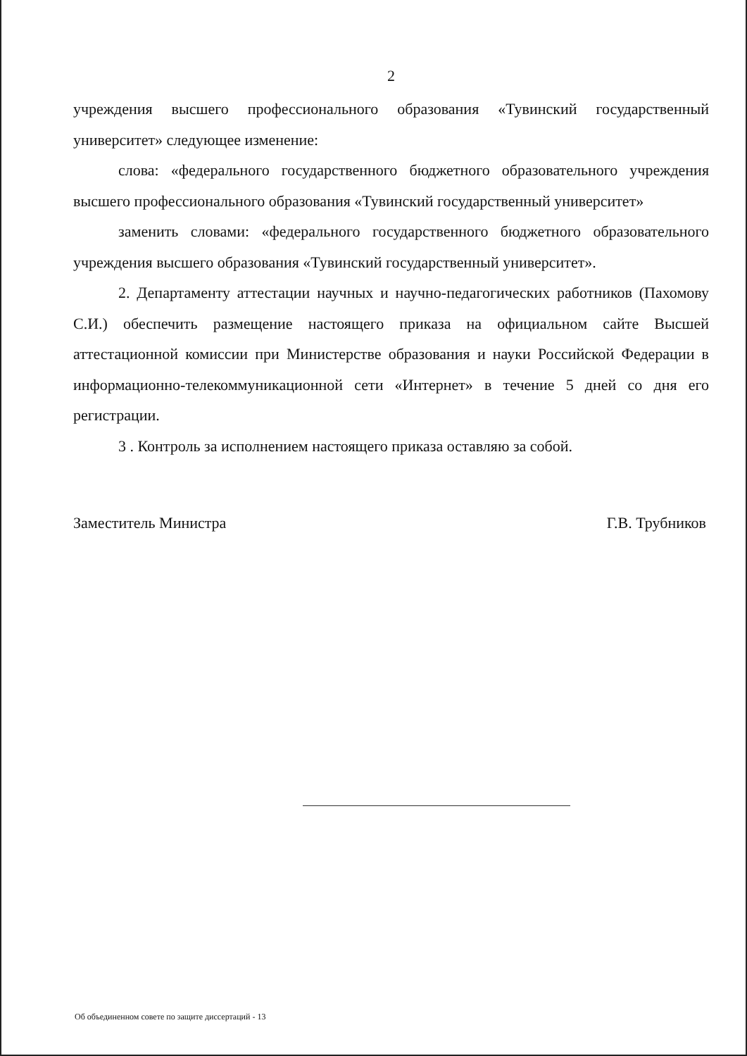2
учреждения высшего профессионального образования «Тувинский государственный университет» следующее изменение:
слова: «федерального государственного бюджетного образовательного учреждения высшего профессионального образования «Тувинский государственный университет»
заменить словами: «федерального государственного бюджетного образовательного учреждения высшего образования «Тувинский государственный университет».
2. Департаменту аттестации научных и научно-педагогических работников (Пахомову С.И.) обеспечить размещение настоящего приказа на официальном сайте Высшей аттестационной комиссии при Министерстве образования и науки Российской Федерации в информационно-телекоммуникационной сети «Интернет» в течение 5 дней со дня его регистрации.
3 . Контроль за исполнением настоящего приказа оставляю за собой.
Заместитель Министра Г.В. Трубников
Об объединенном совете по защите диссертаций - 13